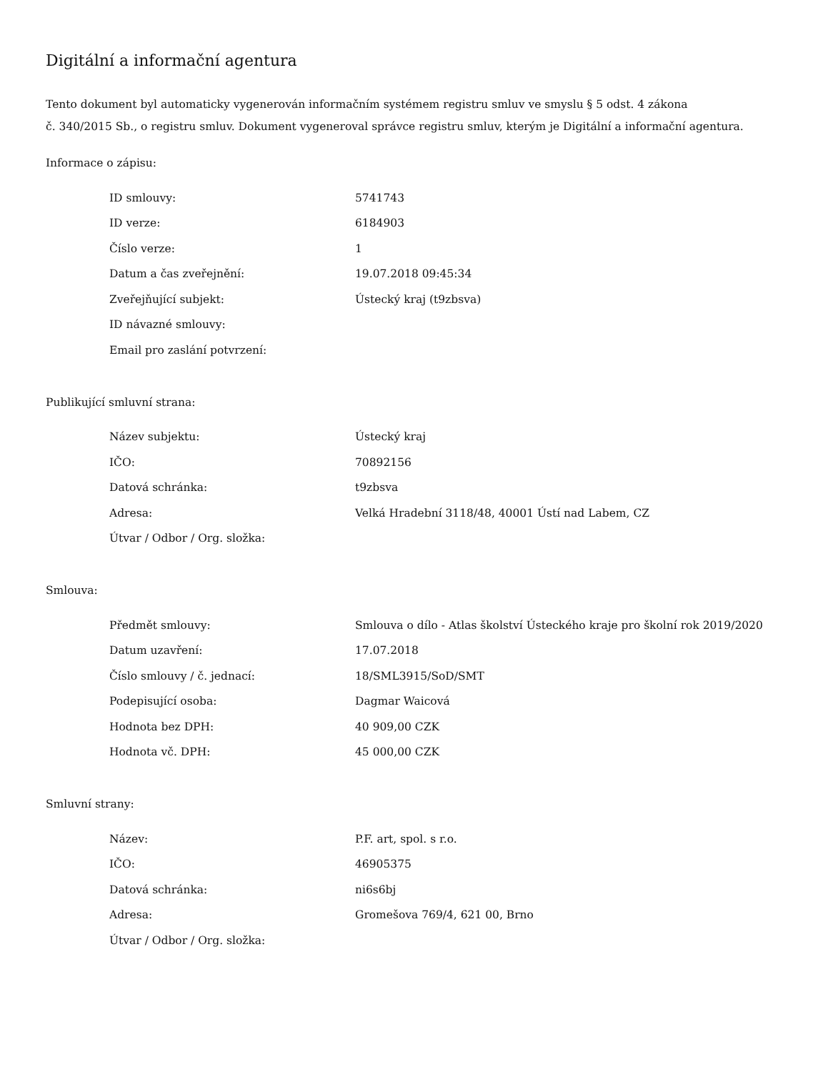Digitální a informační agentura
Tento dokument byl automaticky vygenerován informačním systémem registru smluv ve smyslu § 5 odst. 4 zákona
č. 340/2015 Sb., o registru smluv. Dokument vygeneroval správce registru smluv, kterým je Digitální a informační agentura.
Informace o zápisu:
| ID smlouvy: | 5741743 |
| ID verze: | 6184903 |
| Číslo verze: | 1 |
| Datum a čas zveřejnění: | 19.07.2018 09:45:34 |
| Zveřejňující subjekt: | Ústecký kraj (t9zbsva) |
| ID návazné smlouvy: | |
| Email pro zaslání potvrzení: | |
Publikující smluvní strana:
| Název subjektu: | Ústecký kraj |
| IČO: | 70892156 |
| Datová schránka: | t9zbsva |
| Adresa: | Velká Hradební 3118/48, 40001 Ústí nad Labem, CZ |
| Útvar / Odbor / Org. složka: | |
Smlouva:
| Předmět smlouvy: | Smlouva o dílo - Atlas školství Ústeckého kraje pro školní rok 2019/2020 |
| Datum uzavření: | 17.07.2018 |
| Číslo smlouvy / č. jednací: | 18/SML3915/SoD/SMT |
| Podepisující osoba: | Dagmar Waicová |
| Hodnota bez DPH: | 40 909,00 CZK |
| Hodnota vč. DPH: | 45 000,00 CZK |
Smluvní strany:
| Název: | P.F. art, spol. s r.o. |
| IČO: | 46905375 |
| Datová schránka: | ni6s6bj |
| Adresa: | Gromešova 769/4, 621 00, Brno |
| Útvar / Odbor / Org. složka: | |